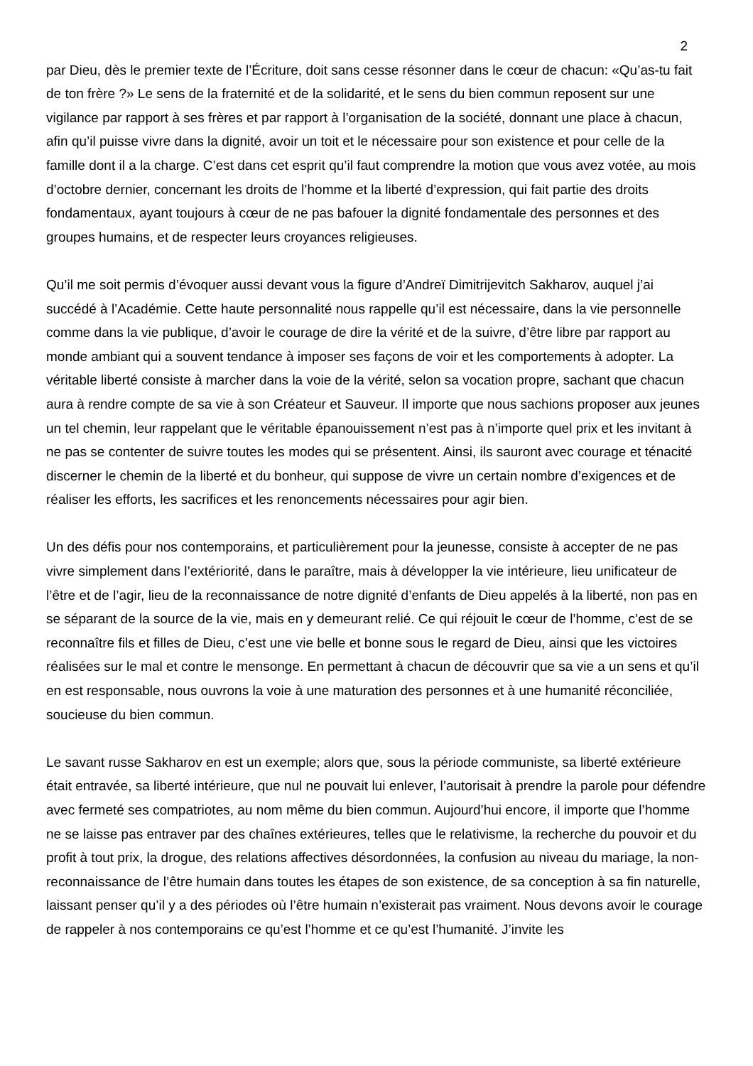2
par Dieu, dès le premier texte de l’Écriture, doit sans cesse résonner dans le cœur de chacun: «Qu’as-tu fait de ton frère ?» Le sens de la fraternité et de la solidarité, et le sens du bien commun reposent sur une vigilance par rapport à ses frères et par rapport à l’organisation de la société, donnant une place à chacun, afin qu’il puisse vivre dans la dignité, avoir un toit et le nécessaire pour son existence et pour celle de la famille dont il a la charge. C’est dans cet esprit qu’il faut comprendre la motion que vous avez votée, au mois d’octobre dernier, concernant les droits de l’homme et la liberté d’expression, qui fait partie des droits fondamentaux, ayant toujours à cœur de ne pas bafouer la dignité fondamentale des personnes et des groupes humains, et de respecter leurs croyances religieuses.
Qu’il me soit permis d’évoquer aussi devant vous la figure d’Andreï Dimitrijevitch Sakharov, auquel j’ai succédé à l’Académie. Cette haute personnalité nous rappelle qu’il est nécessaire, dans la vie personnelle comme dans la vie publique, d’avoir le courage de dire la vérité et de la suivre, d’être libre par rapport au monde ambiant qui a souvent tendance à imposer ses façons de voir et les comportements à adopter. La véritable liberté consiste à marcher dans la voie de la vérité, selon sa vocation propre, sachant que chacun aura à rendre compte de sa vie à son Créateur et Sauveur. Il importe que nous sachions proposer aux jeunes un tel chemin, leur rappelant que le véritable épanouissement n’est pas à n’importe quel prix et les invitant à ne pas se contenter de suivre toutes les modes qui se présentent. Ainsi, ils sauront avec courage et ténacité discerner le chemin de la liberté et du bonheur, qui suppose de vivre un certain nombre d’exigences et de réaliser les efforts, les sacrifices et les renoncements nécessaires pour agir bien.
Un des défis pour nos contemporains, et particulièrement pour la jeunesse, consiste à accepter de ne pas vivre simplement dans l’extériorité, dans le paraître, mais à développer la vie intérieure, lieu unificateur de l’être et de l’agir, lieu de la reconnaissance de notre dignité d’enfants de Dieu appelés à la liberté, non pas en se séparant de la source de la vie, mais en y demeurant relié. Ce qui réjouit le cœur de l’homme, c’est de se reconnaître fils et filles de Dieu, c’est une vie belle et bonne sous le regard de Dieu, ainsi que les victoires réalisées sur le mal et contre le mensonge. En permettant à chacun de découvrir que sa vie a un sens et qu’il en est responsable, nous ouvrons la voie à une maturation des personnes et à une humanité réconciliée, soucieuse du bien commun.
Le savant russe Sakharov en est un exemple; alors que, sous la période communiste, sa liberté extérieure était entravée, sa liberté intérieure, que nul ne pouvait lui enlever, l’autorisait à prendre la parole pour défendre avec fermeté ses compatriotes, au nom même du bien commun. Aujourd’hui encore, il importe que l’homme ne se laisse pas entraver par des chaînes extérieures, telles que le relativisme, la recherche du pouvoir et du profit à tout prix, la drogue, des relations affectives désordonnées, la confusion au niveau du mariage, la non-reconnaissance de l’être humain dans toutes les étapes de son existence, de sa conception à sa fin naturelle, laissant penser qu’il y a des périodes où l’être humain n’existerait pas vraiment. Nous devons avoir le courage de rappeler à nos contemporains ce qu’est l’homme et ce qu’est l’humanité. J’invite les